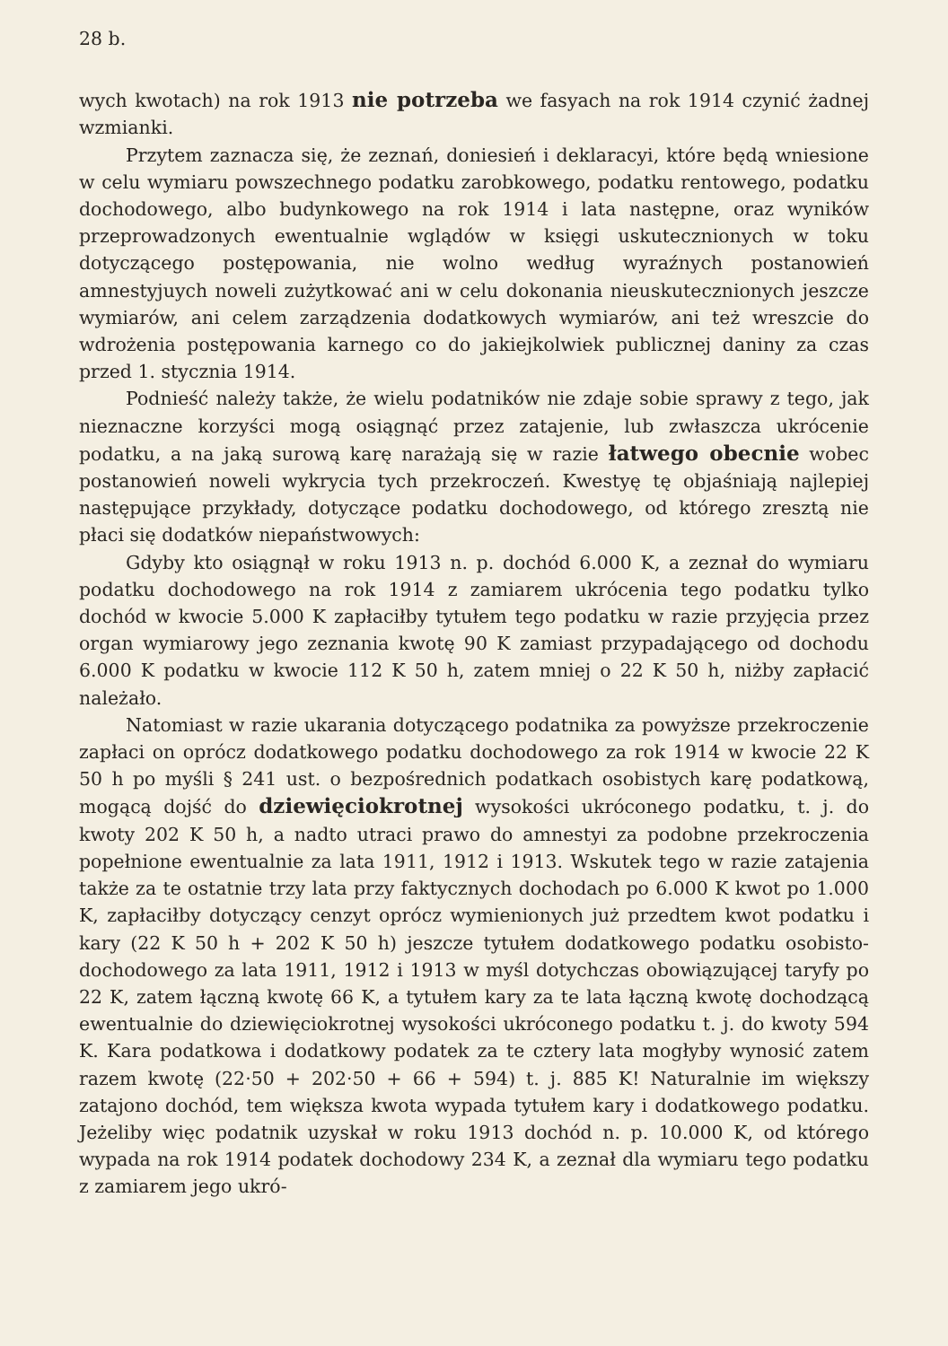28 b.
wych kwotach) na rok 1913 nie potrzeba we fasyach na rok 1914 czynić żadnej wzmianki.
Przytem zaznacza się, że zeznań, doniesień i deklaracyi, które będą wniesione w celu wymiaru powszechnego podatku zarobkowego, podatku rentowego, podatku dochodowego, albo budynkowego na rok 1914 i lata następne, oraz wyników przeprowadzonych ewentualnie wglądów w księgi uskutecznionych w toku dotyczącego postępowania, nie wolno według wyraźnych postanowień amnestyjuych noweli zużytkować ani w celu dokonania nieuskutecznionych jeszcze wymiarów, ani celem zarządzenia dodatkowych wymiarów, ani też wreszcie do wdrożenia postępowania karnego co do jakiejkolwiek publicznej daniny za czas przed 1. stycznia 1914.
Podnieść należy także, że wielu podatników nie zdaje sobie sprawy z tego, jak nieznaczne korzyści mogą osiągnąć przez zatajenie, lub zwłaszcza ukrócenie podatku, a na jaką surową karę narażają się w razie łatwego obecnie wobec postanowień noweli wykrycia tych przekroczeń. Kwestyę tę objaśniają najlepiej następujące przykłady, dotyczące podatku dochodowego, od którego zresztą nie płaci się dodatków niepaństwowych:
Gdyby kto osiągnął w roku 1913 n. p. dochód 6.000 K, a zeznał do wymiaru podatku dochodowego na rok 1914 z zamiarem ukrócenia tego podatku tylko dochód w kwocie 5.000 K zapłaciłby tytułem tego podatku w razie przyjęcia przez organ wymiarowy jego zeznania kwotę 90 K zamiast przypadającego od dochodu 6.000 K podatku w kwocie 112 K 50 h, zatem mniej o 22 K 50 h, niżby zapłacić należało.
Natomiast w razie ukarania dotyczącego podatnika za powyższe przekroczenie zapłaci on oprócz dodatkowego podatku dochodowego za rok 1914 w kwocie 22 K 50 h po myśli § 241 ust. o bezpośrednich podatkach osobistych karę podatkową, mogącą dojść do dziewięciokrotnej wysokości ukróconego podatku, t. j. do kwoty 202 K 50 h, a nadto utraci prawo do amnestyi za podobne przekroczenia popełnione ewentualnie za lata 1911, 1912 i 1913. Wskutek tego w razie zatajenia także za te ostatnie trzy lata przy faktycznych dochodach po 6.000 K kwot po 1.000 K, zapłaciłby dotyczący cenzyt oprócz wymienionych już przedtem kwot podatku i kary (22 K 50 h + 202 K 50 h) jeszcze tytułem dodatkowego podatku osobisto-dochodowego za lata 1911, 1912 i 1913 w myśl dotychczas obowiązującej taryfy po 22 K, zatem łączną kwotę 66 K, a tytułem kary za te lata łączną kwotę dochodzącą ewentualnie do dziewięciokrotnej wysokości ukróconego podatku t. j. do kwoty 594 K. Kara podatkowa i dodatkowy podatek za te cztery lata mogłyby wynosić zatem razem kwotę (22·50 + 202·50 + 66 + 594) t. j. 885 K! Naturalnie im większy zatajono dochód, tem większa kwota wypada tytułem kary i dodatkowego podatku. Jeżeliby więc podatnik uzyskał w roku 1913 dochód n. p. 10.000 K, od którego wypada na rok 1914 podatek dochodowy 234 K, a zeznał dla wymiaru tego podatku z zamiarem jego ukró-